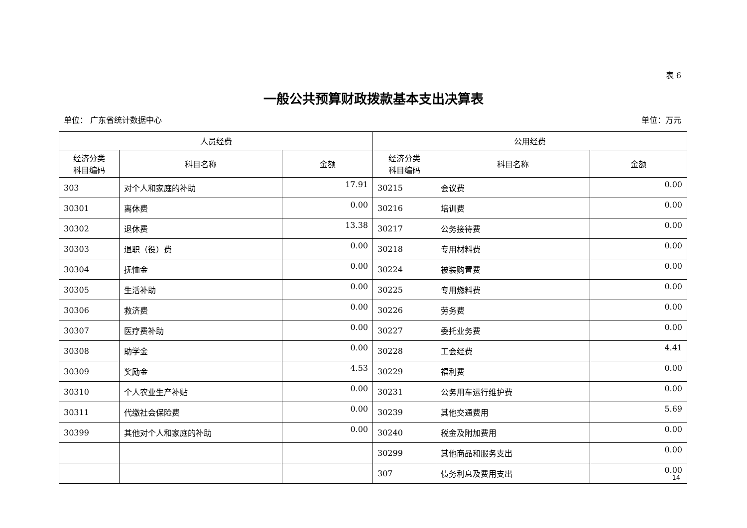表 6
一般公共预算财政拨款基本支出决算表
单位： 广东省统计数据中心 单位：万元
| 人员经费 | | | 公用经费 | | |
| --- | --- | --- | --- | --- | --- |
| 经济分类 科目编码 | 科目名称 | 金额 | 经济分类 科目编码 | 科目名称 | 金额 |
| 303 | 对个人和家庭的补助 | 17.91 | 30215 | 会议费 | 0.00 |
| 30301 | 离休费 | 0.00 | 30216 | 培训费 | 0.00 |
| 30302 | 退休费 | 13.38 | 30217 | 公务接待费 | 0.00 |
| 30303 | 退职（役）费 | 0.00 | 30218 | 专用材料费 | 0.00 |
| 30304 | 抚恤金 | 0.00 | 30224 | 被装购置费 | 0.00 |
| 30305 | 生活补助 | 0.00 | 30225 | 专用燃料费 | 0.00 |
| 30306 | 救济费 | 0.00 | 30226 | 劳务费 | 0.00 |
| 30307 | 医疗费补助 | 0.00 | 30227 | 委托业务费 | 0.00 |
| 30308 | 助学金 | 0.00 | 30228 | 工会经费 | 4.41 |
| 30309 | 奖励金 | 4.53 | 30229 | 福利费 | 0.00 |
| 30310 | 个人农业生产补贴 | 0.00 | 30231 | 公务用车运行维护费 | 0.00 |
| 30311 | 代缴社会保险费 | 0.00 | 30239 | 其他交通费用 | 5.69 |
| 30399 | 其他对个人和家庭的补助 | 0.00 | 30240 | 税金及附加费用 | 0.00 |
| | | | 30299 | 其他商品和服务支出 | 0.00 |
| | | | 307 | 债务利息及费用支出 | 0.00 |
14